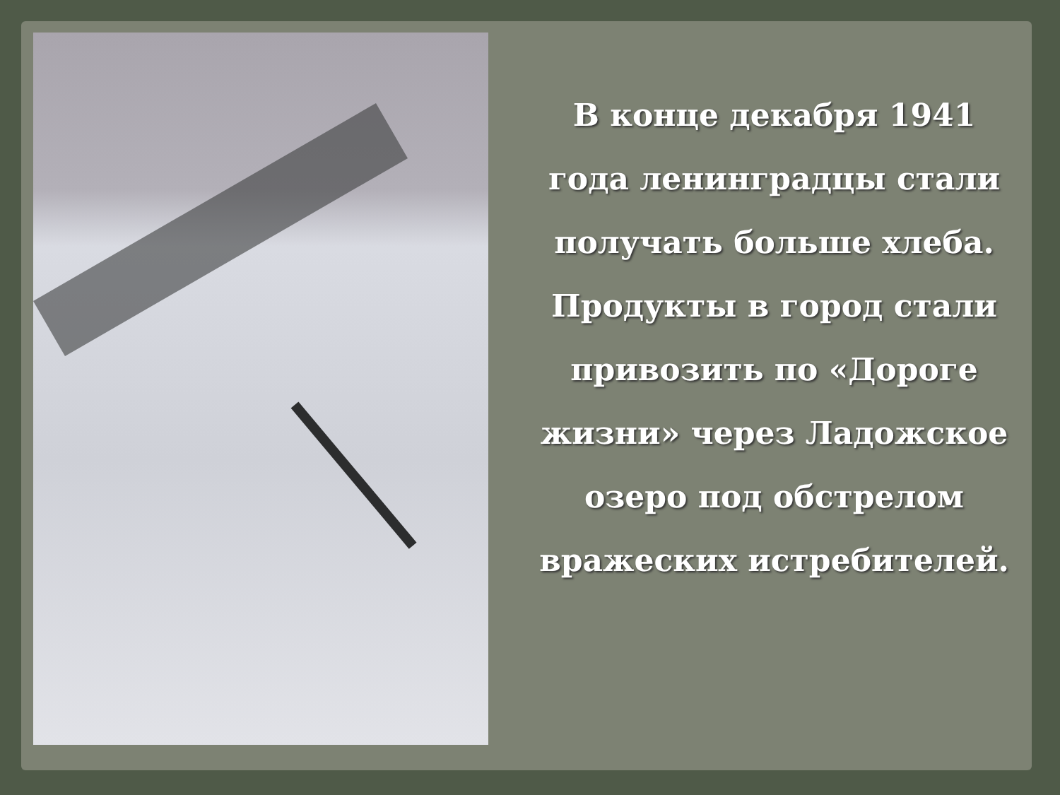В конце декабря 1941 года ленинградцы стали получать больше хлеба. Продукты в город стали привозить по «Дороге жизни» через Ладожское озеро под обстрелом вражеских истребителей.